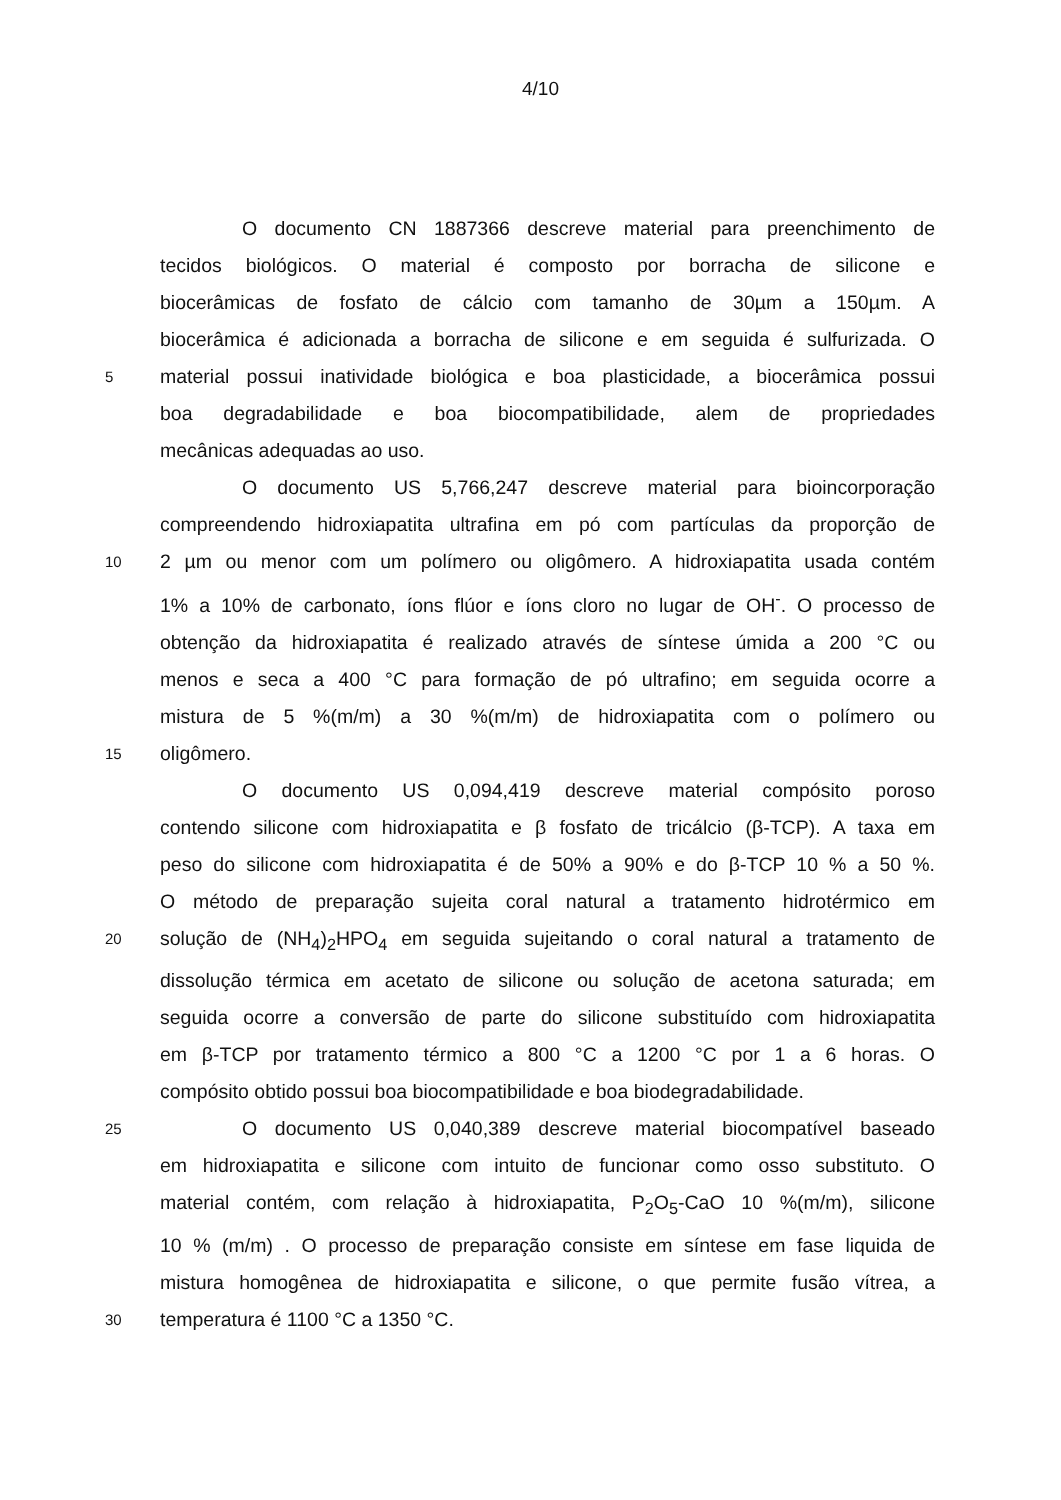4/10
O documento CN 1887366 descreve material para preenchimento de
tecidos biológicos. O material é composto por borracha de silicone e
biocerâmicas de fosfato de cálcio com tamanho de 30µm a 150µm. A
biocerâmica é adicionada a borracha de silicone e em seguida é sulfurizada. O
5
material possui inatividade biológica e boa plasticidade, a biocerâmica possui
boa degradabilidade e boa biocompatibilidade, alem de propriedades
mecânicas adequadas ao uso.
O documento US 5,766,247 descreve material para bioincorporação
compreendendo hidroxiapatita ultrafina em pó com partículas da proporção de
10
2 µm ou menor com um polímero ou oligômero. A hidroxiapatita usada contém
1% a 10% de carbonato, íons flúor e íons cloro no lugar de OH<sup>-</sup>. O processo de
obtenção da hidroxiapatita é realizado através de síntese úmida a 200 °C ou
menos e seca a 400 °C para formação de pó ultrafino; em seguida ocorre a
mistura de 5 %(m/m) a 30 %(m/m) de hidroxiapatita com o polímero ou
15
oligômero.
O documento US 0,094,419 descreve material compósito poroso
contendo silicone com hidroxiapatita e β fosfato de tricálcio (β-TCP). A taxa em
peso do silicone com hidroxiapatita é de 50% a 90% e do β-TCP 10 % a 50 %.
O método de preparação sujeita coral natural a tratamento hidrotérmico em
20
solução de (NH<sub>4</sub>)<sub>2</sub>HPO<sub>4</sub> em seguida sujeitando o coral natural a tratamento de
dissolução térmica em acetato de silicone ou solução de acetona saturada; em
seguida ocorre a conversão de parte do silicone substituído com hidroxiapatita
em β-TCP por tratamento térmico a 800 °C a 1200 °C por 1 a 6 horas. O
compósito obtido possui boa biocompatibilidade e boa biodegradabilidade.
25
O documento US 0,040,389 descreve material biocompatível baseado
em hidroxiapatita e silicone com intuito de funcionar como osso substituto. O
material contém, com relação à hidroxiapatita, P<sub>2</sub>O<sub>5</sub>-CaO 10 %(m/m), silicone
10 % (m/m) . O processo de preparação consiste em síntese em fase liquida de
mistura homogênea de hidroxiapatita e silicone, o que permite fusão vítrea, a
30
temperatura é 1100 °C a 1350 °C.